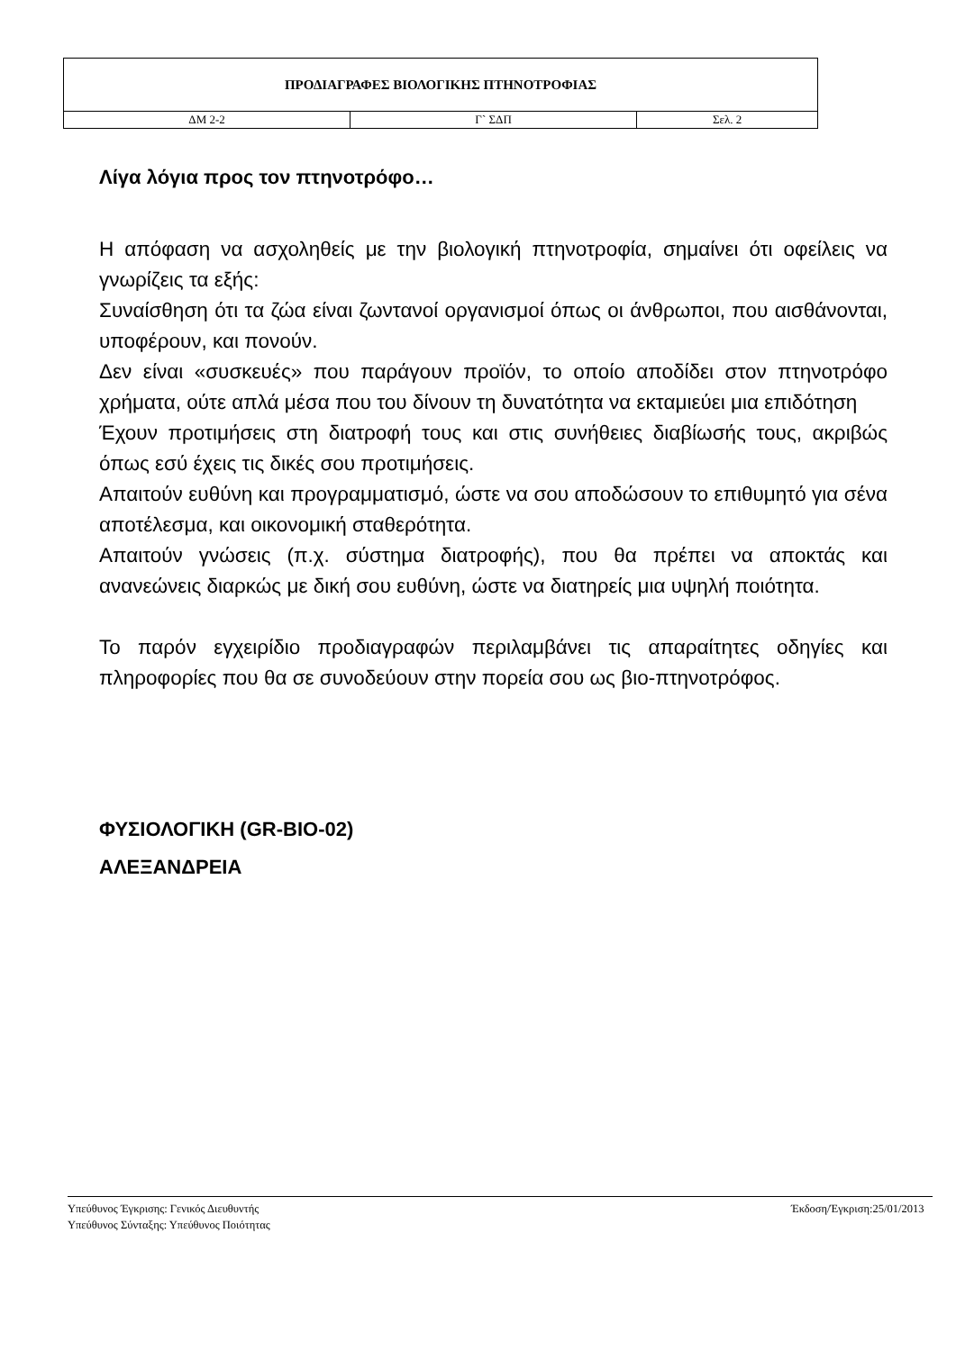| ΠΡΟΔΙΑΓΡΑΦΕΣ ΒΙΟΛΟΓΙΚΗΣ ΠΤΗΝΟΤΡΟΦΙΑΣ | | |
| ΔΜ 2-2 | Γ` ΣΔΠ | Σελ. 2 |
Λίγα λόγια προς τον πτηνοτρόφο…
Η απόφαση να ασχοληθείς με την βιολογική πτηνοτροφία, σημαίνει ότι οφείλεις να γνωρίζεις τα εξής:
Συναίσθηση ότι τα ζώα είναι ζωντανοί οργανισμοί όπως οι άνθρωποι, που αισθάνονται, υποφέρουν, και πονούν.
Δεν είναι «συσκευές» που παράγουν προϊόν, το οποίο αποδίδει στον πτηνοτρόφο χρήματα, ούτε απλά μέσα που του δίνουν τη δυνατότητα να εκταμιεύει μια επιδότηση
Έχουν προτιμήσεις στη διατροφή τους και στις συνήθειες διαβίωσής τους, ακριβώς όπως εσύ έχεις τις δικές σου προτιμήσεις.
Απαιτούν ευθύνη και προγραμματισμό, ώστε να σου αποδώσουν το επιθυμητό για σένα αποτέλεσμα, και οικονομική σταθερότητα.
Απαιτούν γνώσεις (π.χ. σύστημα διατροφής), που θα πρέπει να αποκτάς και ανανεώνεις διαρκώς με δική σου ευθύνη, ώστε να διατηρείς μια υψηλή ποιότητα.
Το παρόν εγχειρίδιο προδιαγραφών περιλαμβάνει τις απαραίτητες οδηγίες και πληροφορίες που θα σε συνοδεύουν στην πορεία σου ως βιο-πτηνοτρόφος.
ΦΥΣΙΟΛΟΓΙΚΗ (GR-BIO-02)
ΑΛΕΞΑΝΔΡΕΙΑ
Υπεύθυνος Έγκρισης: Γενικός Διευθυντής
Έκδοση/Έγκριση:25/01/2013
Υπεύθυνος Σύνταξης: Υπεύθυνος Ποιότητας